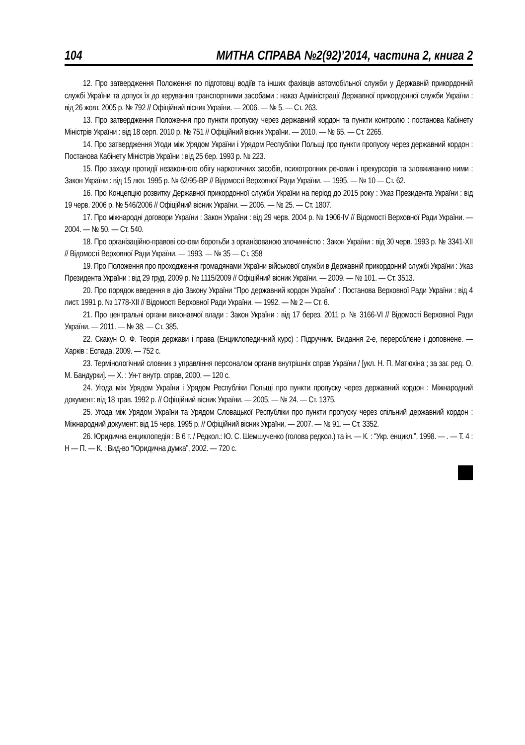104 МИТНА СПРАВА №2(92)’2014, частина 2, книга 2
12. Про затвердження Положення по підготовці водіїв та інших фахівців автомобільної служби у Державній прикордонній службі України та допуск їх до керування транспортними засобами : наказ Адміністрації Державної прикордонної служби України : від 26 жовт. 2005 р. № 792 // Офіційний вісник України. — 2006. — № 5. — Ст. 263.
13. Про затвердження Положення про пункти пропуску через державний кордон та пункти контролю : постанова Кабінету Міністрів України : від 18 серп. 2010 р. № 751 // Офіційний вісник України. — 2010. — № 65. — Ст. 2265.
14. Про затвердження Угоди між Урядом України і Урядом Республіки Польщі про пункти пропуску через державний кордон : Постанова Кабінету Міністрів України : від 25 бер. 1993 р. № 223.
15. Про заходи протидії незаконного обігу наркотичних засобів, психотропних речовин і прекурсорів та зловживанню ними : Закон України : від 15 лют. 1995 р. № 62/95-ВР // Відомості Верховної Ради України. — 1995. — № 10 — Ст. 62.
16. Про Концепцію розвитку Державної прикордонної служби України на період до 2015 року : Указ Президента України : від 19 черв. 2006 р. № 546/2006 // Офіційний вісник України. — 2006. — № 25. — Ст. 1807.
17. Про міжнародні договори України : Закон України : від 29 черв. 2004 р. № 1906-IV // Відомості Верховної Ради України. — 2004. — № 50. — Ст. 540.
18. Про організаційно-правові основи боротьби з організованою злочинністю : Закон України : від 30 черв. 1993 р. № 3341-XII // Відомості Верховної Ради України. — 1993. — № 35 — Ст. 358
19. Про Положення про проходження громадянами України військової служби в Державній прикордонній службі України : Указ Президента України : від 29 груд. 2009 р. № 1115/2009 // Офіційний вісник України. — 2009. — № 101. — Ст. 3513.
20. Про порядок введення в дію Закону України “Про державний кордон України” : Постанова Верховної Ради України : від 4 лист. 1991 р. № 1778-XII // Відомості Верховної Ради України. — 1992. — № 2 — Ст. 6.
21. Про центральні органи виконавчої влади : Закон України : від 17 берез. 2011 р. № 3166-VI // Відомості Верховної Ради України. — 2011. — № 38. — Ст. 385.
22. Скакун О. Ф. Теорія держави і права (Енциклопедичний курс) : Підручник. Видання 2-е, перероблене і доповнене. — Харків : Еспада, 2009. — 752 с.
23. Термінологічний словник з управління персоналом органів внутрішніх справ України / [укл. Н. П. Матюхіна ; за заг. ред. О. М. Бандурки]. — Х. : Ун-т внутр. справ, 2000. — 120 с.
24. Угода між Урядом України і Урядом Республіки Польщі про пункти пропуску через державний кордон : Міжнародний документ: від 18 трав. 1992 р. // Офіційний вісник України. — 2005. — № 24. — Ст. 1375.
25. Угода між Урядом України та Урядом Словацької Республіки про пункти пропуску через спільний державний кордон : Міжнародний документ: від 15 черв. 1995 р. // Офіційний вісник України. — 2007. — № 91. — Ст. 3352.
26. Юридична енциклопедія : В 6 т. / Редкол.: Ю. С. Шемшученко (голова редкол.) та ін. — К. : “Укр. енцикл.”, 1998. — . — Т. 4 : Н — П. — К. : Вид-во “Юридична думка”, 2002. — 720 с.